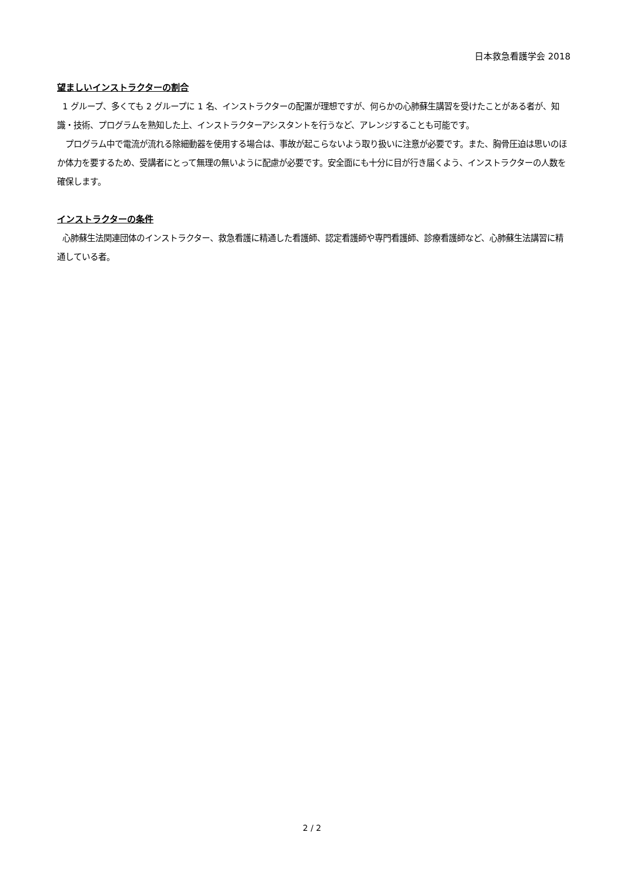日本救急看護学会 2018
望ましいインストラクターの割合
1 グループ、多くても 2 グループに 1 名、インストラクターの配置が理想ですが、何らかの心肺蘇生講習を受けたことがある者が、知識・技術、プログラムを熟知した上、インストラクターアシスタントを行うなど、アレンジすることも可能です。
プログラム中で電流が流れる除細動器を使用する場合は、事故が起こらないよう取り扱いに注意が必要です。また、胸骨圧迫は思いのほか体力を要するため、受講者にとって無理の無いように配慮が必要です。安全面にも十分に目が行き届くよう、インストラクターの人数を確保します。
インストラクターの条件
心肺蘇生法関連団体のインストラクター、救急看護に精通した看護師、認定看護師や専門看護師、診療看護師など、心肺蘇生法講習に精通している者。
2 / 2